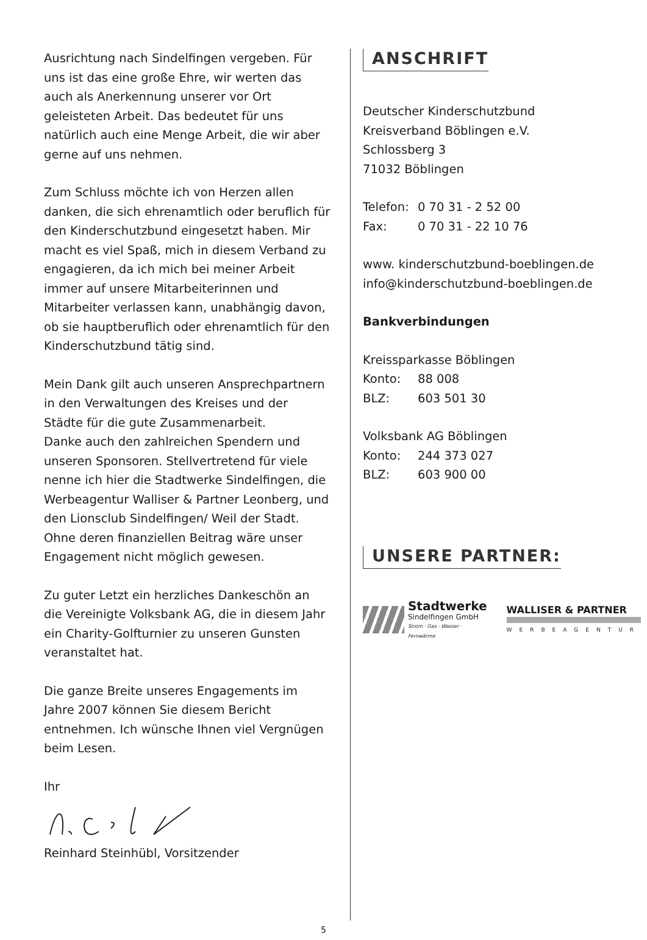Ausrichtung nach Sindelfingen vergeben. Für uns ist das eine große Ehre, wir werten das auch als Anerkennung unserer vor Ort geleisteten Arbeit. Das bedeutet für uns natürlich auch eine Menge Arbeit, die wir aber gerne auf uns nehmen.
Zum Schluss möchte ich von Herzen allen danken, die sich ehrenamtlich oder beruflich für den Kinderschutzbund eingesetzt haben. Mir macht es viel Spaß, mich in diesem Verband zu engagieren, da ich mich bei meiner Arbeit immer auf unsere Mitarbeiterinnen und Mitarbeiter verlassen kann, unabhängig davon, ob sie hauptberuflich oder ehrenamtlich für den Kinderschutzbund tätig sind.
Mein Dank gilt auch unseren Ansprechpartnern in den Verwaltungen des Kreises und der Städte für die gute Zusammenarbeit.
Danke auch den zahlreichen Spendern und unseren Sponsoren. Stellvertretend für viele nenne ich hier die Stadtwerke Sindelfingen, die Werbeagentur Walliser & Partner Leonberg, und den Lionsclub Sindelfingen/ Weil der Stadt. Ohne deren finanziellen Beitrag wäre unser Engagement nicht möglich gewesen.
Zu guter Letzt ein herzliches Dankeschön an die Vereinigte Volksbank AG, die in diesem Jahr ein Charity-Golfturnier zu unseren Gunsten veranstaltet hat.
Die ganze Breite unseres Engagements im Jahre 2007 können Sie diesem Bericht entnehmen. Ich wünsche Ihnen viel Vergnügen beim Lesen.
Ihr
Reinhard Steinhübl, Vorsitzender
ANSCHRIFT
Deutscher Kinderschutzbund
Kreisverband Böblingen e.V.
Schlossberg 3
71032 Böblingen
Telefon: 0 70 31 - 2 52 00
Fax: 0 70 31 - 22 10 76
www. kinderschutzbund-boeblingen.de
info@kinderschutzbund-boeblingen.de
Bankverbindungen
Kreissparkasse Böblingen
Konto: 88 008
BLZ: 603 501 30
Volksbank AG Böblingen
Konto: 244 373 027
BLZ: 603 900 00
UNSERE PARTNER:
Stadtwerke
Sindelfingen GmbH
Strom · Gas · Wasser · Fernwärme
WALLISER & PARTNER
WERBEAGENTUR
5